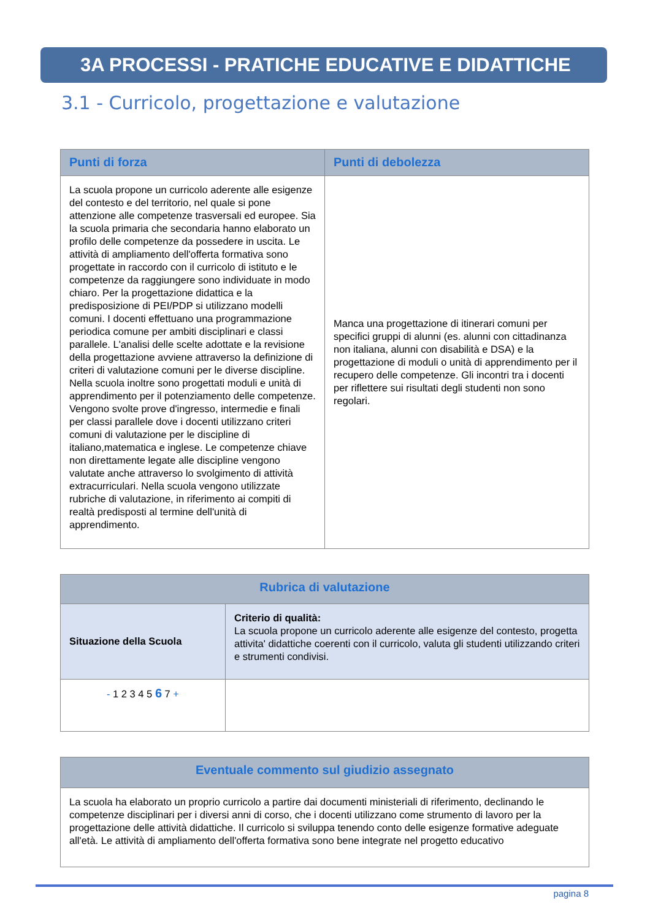3A PROCESSI - PRATICHE EDUCATIVE E DIDATTICHE
3.1 - Curricolo, progettazione e valutazione
| Punti di forza | Punti di debolezza |
| --- | --- |
| La scuola propone un curricolo aderente alle esigenze del contesto e del territorio, nel quale si pone attenzione alle competenze trasversali ed europee. Sia la scuola primaria che secondaria hanno elaborato un profilo delle competenze da possedere in uscita. Le attività di ampliamento dell'offerta formativa sono progettate in raccordo con il curricolo di istituto e le competenze da raggiungere sono individuate in modo chiaro. Per la progettazione didattica e la predisposizione di PEI/PDP si utilizzano modelli comuni. I docenti effettuano una programmazione periodica comune per ambiti disciplinari e classi parallele. L'analisi delle scelte adottate e la revisione della progettazione avviene attraverso la definizione di criteri di valutazione comuni per le diverse discipline. Nella scuola inoltre sono progettati moduli e unità di apprendimento per il potenziamento delle competenze. Vengono svolte prove d'ingresso, intermedie e finali per classi parallele dove i docenti utilizzano criteri comuni di valutazione per le discipline di italiano,matematica e inglese. Le competenze chiave non direttamente legate alle discipline vengono valutate anche attraverso lo svolgimento di attività extracurriculari. Nella scuola vengono utilizzate rubriche di valutazione, in riferimento ai compiti di realtà predisposti al termine dell'unità di apprendimento. | Manca una progettazione di itinerari comuni per specifici gruppi di alunni (es. alunni con cittadinanza non italiana, alunni con disabilità e DSA) e la progettazione di moduli o unità di apprendimento per il recupero delle competenze. Gli incontri tra i docenti per riflettere sui risultati degli studenti non sono regolari. |
| Rubrica di valutazione | |
| --- | --- |
| Situazione della Scuola | Criterio di qualità: La scuola propone un curricolo aderente alle esigenze del contesto, progetta attivita' didattiche coerenti con il curricolo, valuta gli studenti utilizzando criteri e strumenti condivisi. |
| - 1 2 3 4 5 6 7 + | |
| Eventuale commento sul giudizio assegnato |
| --- |
| La scuola ha elaborato un proprio curricolo a partire dai documenti ministeriali di riferimento, declinando le competenze disciplinari per i diversi anni di corso, che i docenti utilizzano come strumento di lavoro per la progettazione delle attività didattiche. Il curricolo si sviluppa tenendo conto delle esigenze formative adeguate all'età. Le attività di ampliamento dell'offerta formativa sono bene integrate nel progetto educativo |
pagina 8